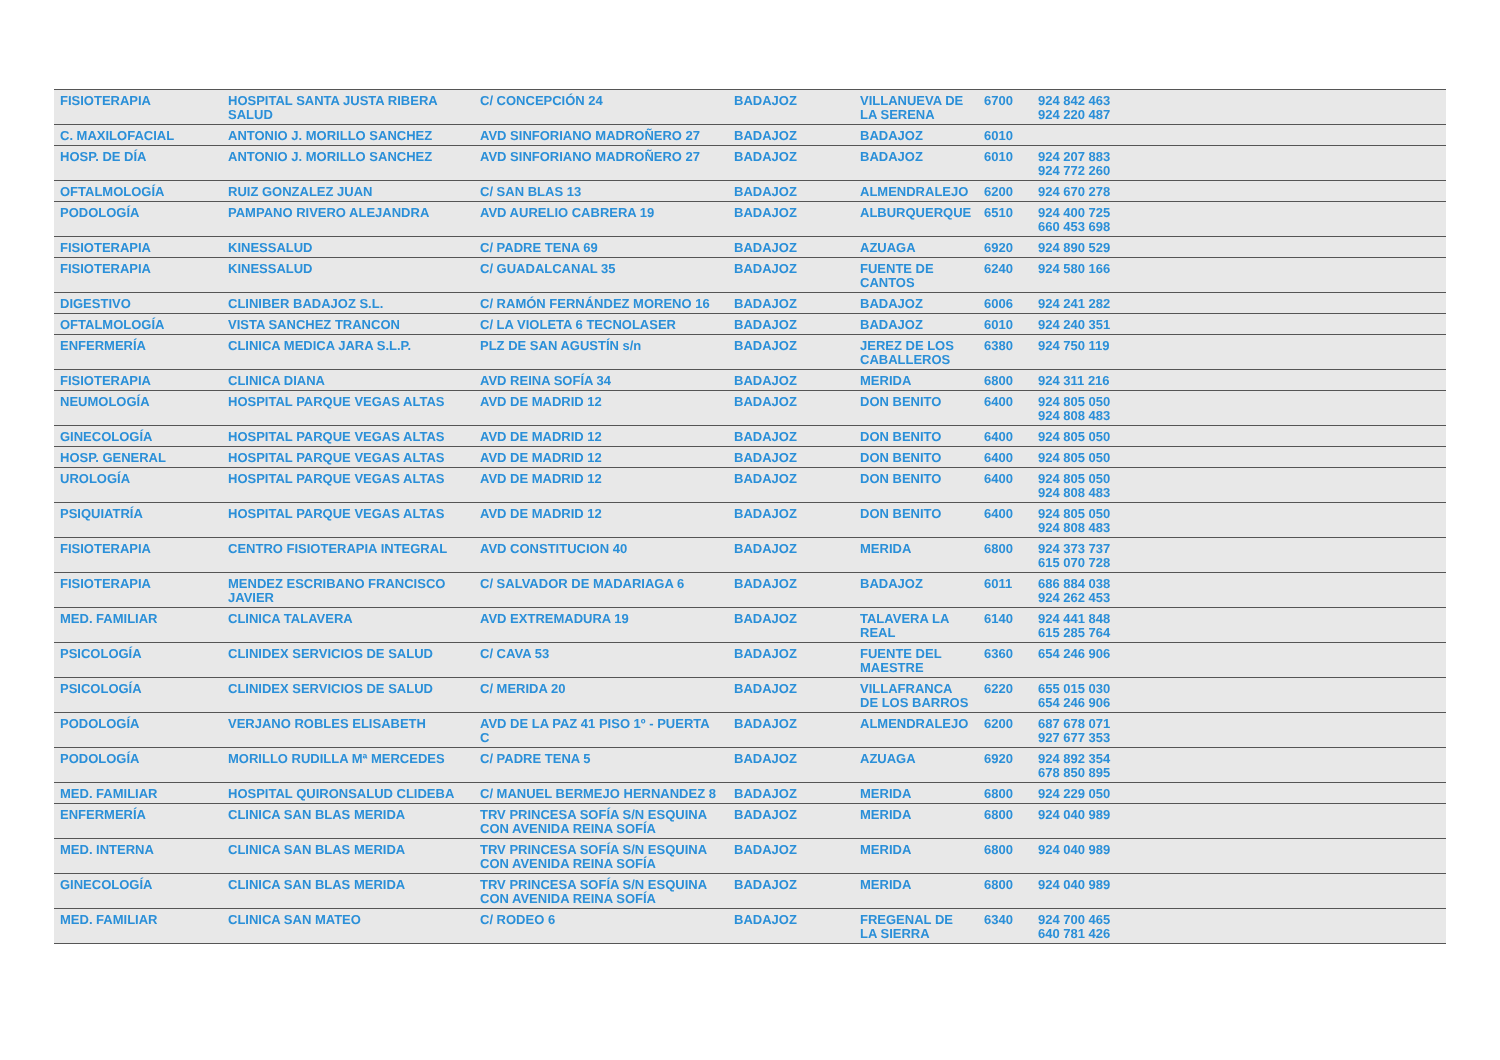| FISIOTERAPIA | HOSPITAL SANTA JUSTA RIBERA SALUD | C/ CONCEPCIÓN 24 | BADAJOZ | VILLANUEVA DE LA SERENA | 6700 | 924 842 463 924 220 487 |
| C. MAXILOFACIAL | ANTONIO J. MORILLO SANCHEZ | AVD SINFORIANO MADROÑERO 27 | BADAJOZ | BADAJOZ | 6010 | |
| HOSP. DE DÍA | ANTONIO J. MORILLO SANCHEZ | AVD SINFORIANO MADROÑERO 27 | BADAJOZ | BADAJOZ | 6010 | 924 207 883 924 772 260 |
| OFTALMOLOGÍA | RUIZ GONZALEZ JUAN | C/ SAN BLAS 13 | BADAJOZ | ALMENDRALEJO | 6200 | 924 670 278 |
| PODOLOGÍA | PAMPANO RIVERO ALEJANDRA | AVD AURELIO CABRERA 19 | BADAJOZ | ALBURQUERQUE | 6510 | 924 400 725 660 453 698 |
| FISIOTERAPIA | KINESSALUD | C/ PADRE TENA 69 | BADAJOZ | AZUAGA | 6920 | 924 890 529 |
| FISIOTERAPIA | KINESSALUD | C/ GUADALCANAL 35 | BADAJOZ | FUENTE DE CANTOS | 6240 | 924 580 166 |
| DIGESTIVO | CLINIBER BADAJOZ S.L. | C/ RAMÓN FERNÁNDEZ MORENO 16 | BADAJOZ | BADAJOZ | 6006 | 924 241 282 |
| OFTALMOLOGÍA | VISTA SANCHEZ TRANCON | C/ LA VIOLETA 6 TECNOLASER | BADAJOZ | BADAJOZ | 6010 | 924 240 351 |
| ENFERMERÍA | CLINICA MEDICA JARA S.L.P. | PLZ DE SAN AGUSTÍN s/n | BADAJOZ | JEREZ DE LOS CABALLEROS | 6380 | 924 750 119 |
| FISIOTERAPIA | CLINICA DIANA | AVD REINA SOFÍA 34 | BADAJOZ | MERIDA | 6800 | 924 311 216 |
| NEUMOLOGÍA | HOSPITAL PARQUE VEGAS ALTAS | AVD DE MADRID 12 | BADAJOZ | DON BENITO | 6400 | 924 805 050 924 808 483 |
| GINECOLOGÍA | HOSPITAL PARQUE VEGAS ALTAS | AVD DE MADRID 12 | BADAJOZ | DON BENITO | 6400 | 924 805 050 |
| HOSP. GENERAL | HOSPITAL PARQUE VEGAS ALTAS | AVD DE MADRID 12 | BADAJOZ | DON BENITO | 6400 | 924 805 050 |
| UROLOGÍA | HOSPITAL PARQUE VEGAS ALTAS | AVD DE MADRID 12 | BADAJOZ | DON BENITO | 6400 | 924 805 050 924 808 483 |
| PSIQUIATRÍA | HOSPITAL PARQUE VEGAS ALTAS | AVD DE MADRID 12 | BADAJOZ | DON BENITO | 6400 | 924 805 050 924 808 483 |
| FISIOTERAPIA | CENTRO FISIOTERAPIA INTEGRAL | AVD CONSTITUCION 40 | BADAJOZ | MERIDA | 6800 | 924 373 737 615 070 728 |
| FISIOTERAPIA | MENDEZ ESCRIBANO FRANCISCO JAVIER | C/ SALVADOR DE MADARIAGA 6 | BADAJOZ | BADAJOZ | 6011 | 686 884 038 924 262 453 |
| MED. FAMILIAR | CLINICA TALAVERA | AVD EXTREMADURA 19 | BADAJOZ | TALAVERA LA REAL | 6140 | 924 441 848 615 285 764 |
| PSICOLOGÍA | CLINIDEX SERVICIOS DE SALUD | C/ CAVA 53 | BADAJOZ | FUENTE DEL MAESTRE | 6360 | 654 246 906 |
| PSICOLOGÍA | CLINIDEX SERVICIOS DE SALUD | C/ MERIDA 20 | BADAJOZ | VILLAFRANCA DE LOS BARROS | 6220 | 655 015 030 654 246 906 |
| PODOLOGÍA | VERJANO ROBLES ELISABETH | AVD DE LA PAZ 41 PISO 1º - PUERTA C | BADAJOZ | ALMENDRALEJO | 6200 | 687 678 071 927 677 353 |
| PODOLOGÍA | MORILLO RUDILLA Mª MERCEDES | C/ PADRE TENA 5 | BADAJOZ | AZUAGA | 6920 | 924 892 354 678 850 895 |
| MED. FAMILIAR | HOSPITAL QUIRONSALUD CLIDEBA | C/ MANUEL BERMEJO HERNANDEZ 8 | BADAJOZ | MERIDA | 6800 | 924 229 050 |
| ENFERMERÍA | CLINICA SAN BLAS MERIDA | TRV PRINCESA SOFÍA S/N ESQUINA CON AVENIDA REINA SOFÍA | BADAJOZ | MERIDA | 6800 | 924 040 989 |
| MED. INTERNA | CLINICA SAN BLAS MERIDA | TRV PRINCESA SOFÍA S/N ESQUINA CON AVENIDA REINA SOFÍA | BADAJOZ | MERIDA | 6800 | 924 040 989 |
| GINECOLOGÍA | CLINICA SAN BLAS MERIDA | TRV PRINCESA SOFÍA S/N ESQUINA CON AVENIDA REINA SOFÍA | BADAJOZ | MERIDA | 6800 | 924 040 989 |
| MED. FAMILIAR | CLINICA SAN MATEO | C/ RODEO 6 | BADAJOZ | FREGENAL DE LA SIERRA | 6340 | 924 700 465 640 781 426 |